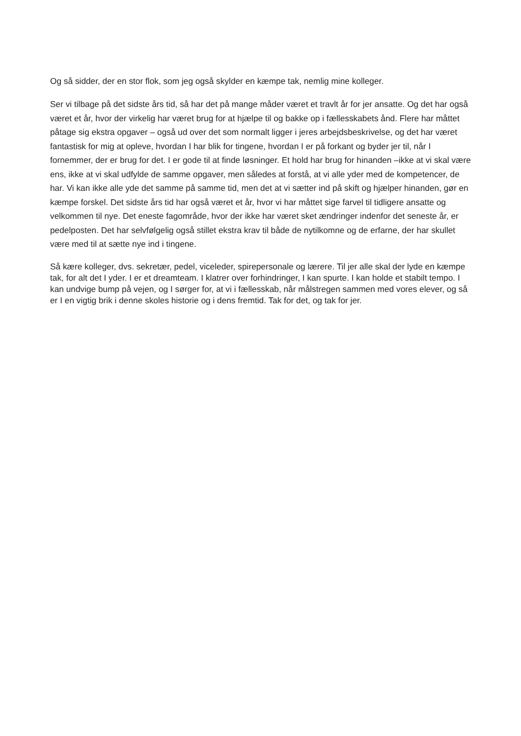Og så sidder, der en stor flok, som jeg også skylder en kæmpe tak, nemlig mine kolleger.
Ser vi tilbage på det sidste års tid, så har det på mange måder været et travlt år for jer ansatte. Og det har også været et år, hvor der virkelig har været brug for at hjælpe til og bakke op i fællesskabets ånd. Flere har måttet påtage sig ekstra opgaver – også ud over det som normalt ligger i jeres arbejdsbeskrivelse, og det har været fantastisk for mig at opleve, hvordan I har blik for tingene, hvordan I er på forkant og byder jer til, når I fornemmer, der er brug for det. I er gode til at finde løsninger. Et hold har brug for hinanden –ikke at vi skal være ens, ikke at vi skal udfylde de samme opgaver, men således at forstå, at vi alle yder med de kompetencer, de har. Vi kan ikke alle yde det samme på samme tid, men det at vi sætter ind på skift og hjælper hinanden, gør en kæmpe forskel. Det sidste års tid har også været et år, hvor vi har måttet sige farvel til tidligere ansatte og velkommen til nye. Det eneste fagområde, hvor der ikke har været sket ændringer indenfor det seneste år, er pedelposten. Det har selvfølgelig også stillet ekstra krav til både de nytilkomne og de erfarne, der har skullet være med til at sætte nye ind i tingene.
Så kære kolleger, dvs. sekretær, pedel, viceleder, spirepersonale og lærere. Til jer alle skal der lyde en kæmpe tak, for alt det I yder. I er et dreamteam. I klatrer over forhindringer, I kan spurte. I kan holde et stabilt tempo. I kan undvige bump på vejen, og I sørger for, at vi i fællesskab, når målstregen sammen med vores elever, og så er I en vigtig brik i denne skoles historie og i dens fremtid. Tak for det, og tak for jer.